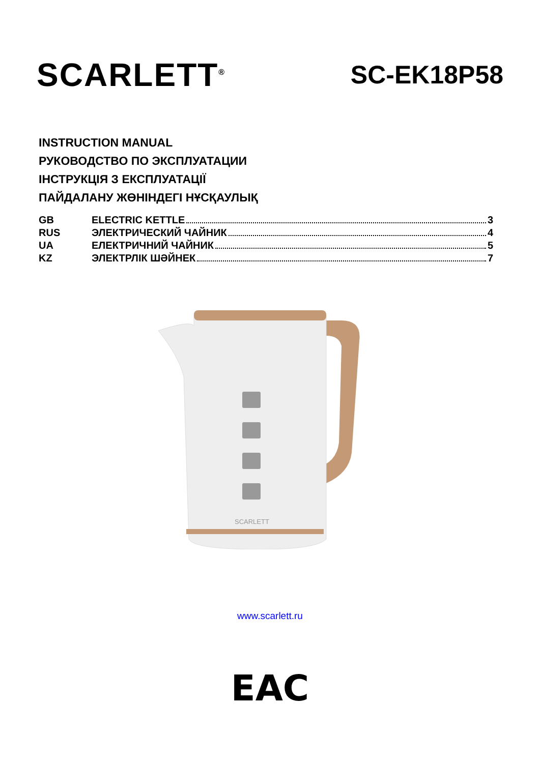SCARLETT<sup>®</sup>
SC-EK18P58
INSTRUCTION MANUAL
РУКОВОДСТВО ПО ЭКСПЛУАТАЦИИ
ІНСТРУКЦІЯ З ЕКСПЛУАТАЦІЇ
ПАЙДАЛАНУ ЖӨНІНДЕГІ НҰСҚАУЛЫҚ
GB ELECTRIC KETTLE 3
RUS ЭЛЕКТРИЧЕСКИЙ ЧАЙНИК 4
UA ЕЛЕКТРИЧНИЙ ЧАЙНИК 5
KZ ЭЛЕКТРЛІК ШӘЙНЕК 7
SCARLETT
www.scarlett.ru
EAC